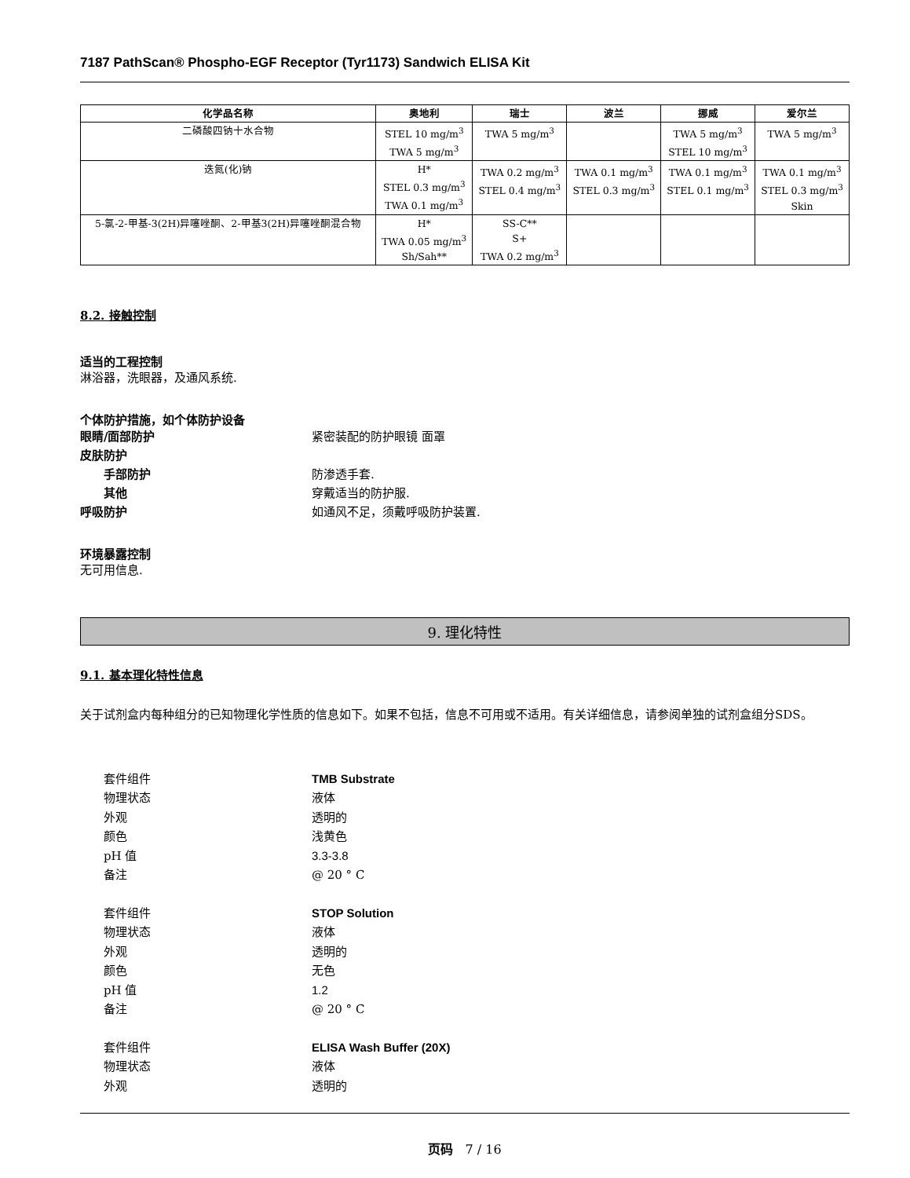7187 PathScan® Phospho-EGF Receptor (Tyr1173) Sandwich ELISA Kit
| 化学品名称 | 奥地利 | 瑞士 | 波兰 | 挪威 | 爱尔兰 |
| --- | --- | --- | --- | --- | --- |
| 二磷酸四钠十水合物 | STEL 10 mg/m<sup>3</sup> TWA 5 mg/m<sup>3</sup> | TWA 5 mg/m<sup>3</sup> | | TWA 5 mg/m<sup>3</sup> STEL 10 mg/m<sup>3</sup> | TWA 5 mg/m<sup>3</sup> |
| 迭氮(化)钠 | H* STEL 0.3 mg/m<sup>3</sup> TWA 0.1 mg/m<sup>3</sup> | TWA 0.2 mg/m<sup>3</sup> STEL 0.4 mg/m<sup>3</sup> | TWA 0.1 mg/m<sup>3</sup> STEL 0.3 mg/m<sup>3</sup> | TWA 0.1 mg/m<sup>3</sup> STEL 0.1 mg/m<sup>3</sup> | TWA 0.1 mg/m<sup>3</sup> STEL 0.3 mg/m<sup>3</sup> Skin |
| 5-氯-2-甲基-3(2H)异噻唑酮、2-甲基3(2H)异噻唑酮混合物 | H* TWA 0.05 mg/m<sup>3</sup> Sh/Sah** | SS-C** S+ TWA 0.2 mg/m<sup>3</sup> | | | |
8.2. 接触控制
适当的工程控制
淋浴器，洗眼器，及通风系统.
个体防护措施，如个体防护设备
眼睛/面部防护 紧密装配的防护眼镜 面罩
皮肤防护
手部防护 防渗透手套.
其他 穿戴适当的防护服.
呼吸防护 如通风不足，须戴呼吸防护装置.
环境暴露控制
无可用信息.
9. 理化特性
9.1. 基本理化特性信息
关于试剂盒内每种组分的已知物理化学性质的信息如下。如果不包括，信息不可用或不适用。有关详细信息，请参阅单独的试剂盒组分SDS。
套件组件 TMB Substrate
物理状态 液体
外观 透明的
颜色 浅黄色
pH 值 3.3-3.8
备注 @ 20 ° C
套件组件 STOP Solution
物理状态 液体
外观 透明的
颜色 无色
pH 值 1.2
备注 @ 20 ° C
套件组件 ELISA Wash Buffer (20X)
物理状态 液体
外观 透明的
页码 7 / 16